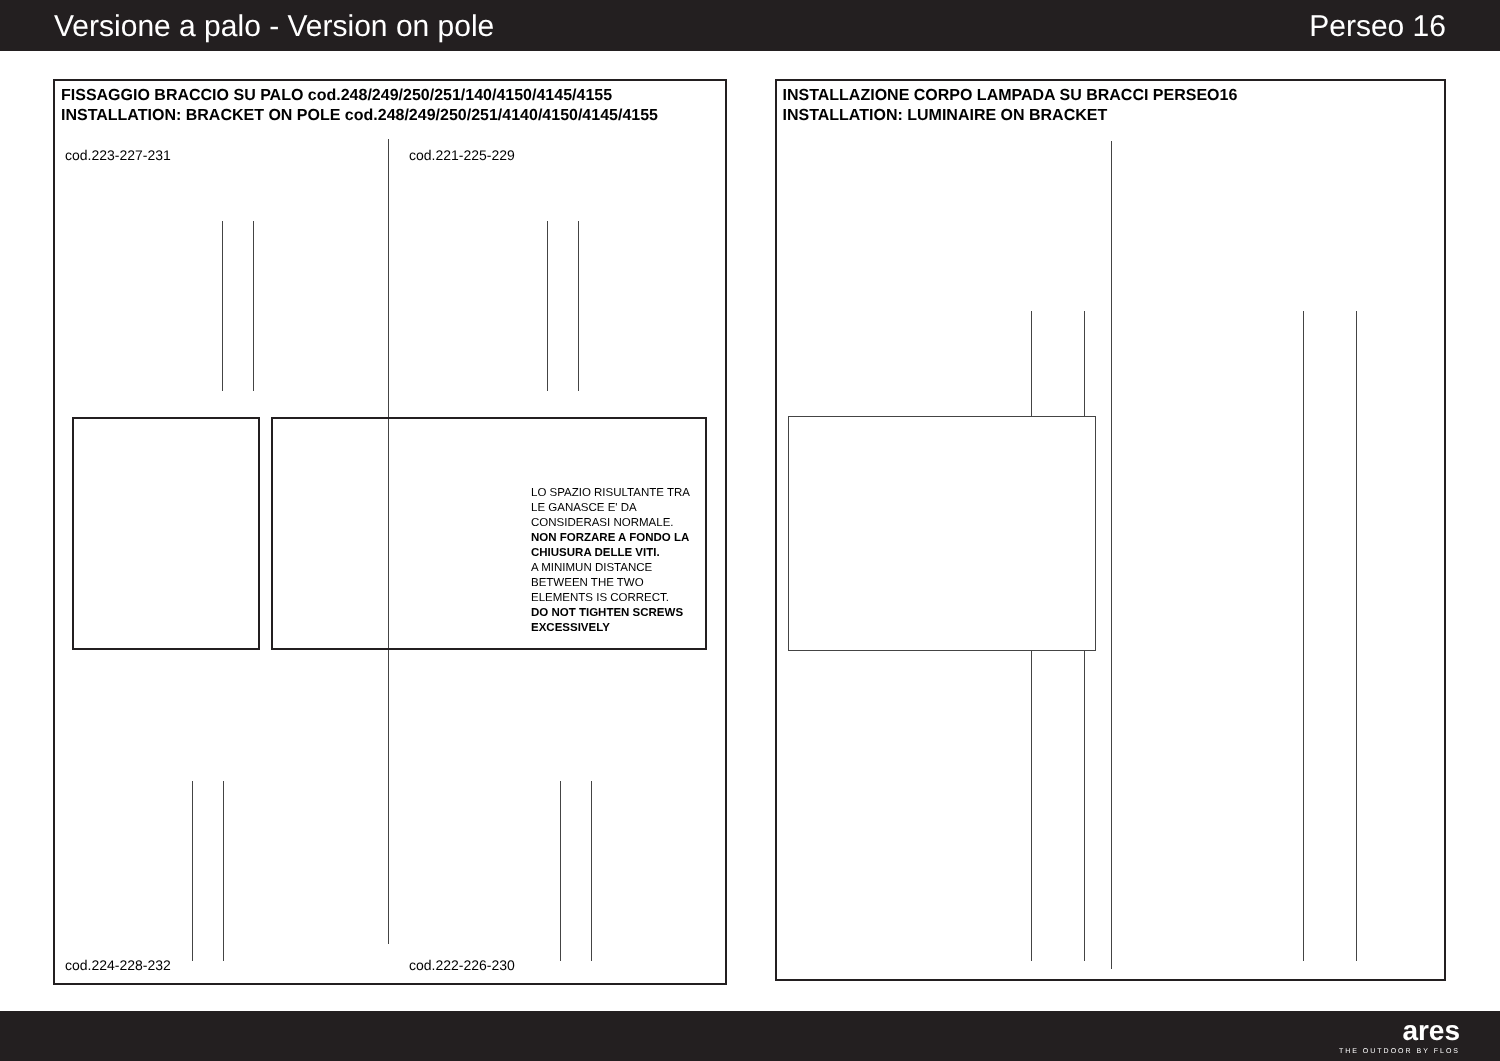Versione a palo - Version on pole Perseo 16
FISSAGGIO BRACCIO SU PALO cod.248/249/250/251/140/4150/4145/4155
INSTALLATION: BRACKET ON POLE cod.248/249/250/251/4140/4150/4145/4155
cod.223-227-231 cod.221-225-229
LO SPAZIO RISULTANTE TRA LE GANASCE E' DA CONSIDERASI NORMALE.
NON FORZARE A FONDO LA CHIUSURA DELLE VITI.
A MINIMUN DISTANCE BETWEEN THE TWO ELEMENTS IS CORRECT.
DO NOT TIGHTEN SCREWS EXCESSIVELY
cod.224-228-232 cod.222-226-230
INSTALLAZIONE CORPO LAMPADA SU BRACCI PERSEO16
INSTALLATION: LUMINAIRE ON BRACKET
ares
THE OUTDOOR BY FLOS